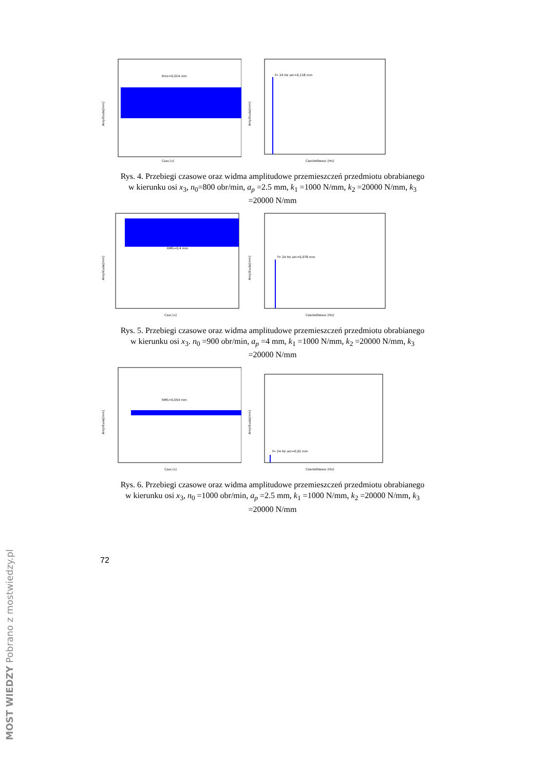Amplituda[mm]
Czas [s]
Rms=0,014 mm
Amplituda[mm]
Czestotliwosc [Hz]
f= 24 Hz am=0,118 mm
Rys. 4. Przebiegi czasowe oraz widma amplitudowe przemieszczeń przedmiotu obrabianego w kierunku osi x<sub>3</sub>, n<sub>0</sub>=800 obr/min, a<sub>p</sub> =2.5 mm, k<sub>1</sub> =1000 N/mm, k<sub>2</sub> =20000 N/mm, k<sub>3</sub> =20000 N/mm
Amplituda[mm]
Czas [s]
RMS=0,4 mm
Amplituda[mm]
Czestotliwosc [Hz]
f= 24 Hz am=0,078 mm
Rys. 5. Przebiegi czasowe oraz widma amplitudowe przemieszczeń przedmiotu obrabianego w kierunku osi x<sub>3</sub>. n<sub>0</sub> =900 obr/min, a<sub>p</sub> =4 mm, k<sub>1</sub> =1000 N/mm, k<sub>2</sub> =20000 N/mm, k<sub>3</sub> =20000 N/mm
Amplituda[mm]
Czas [s]
RMS=0,054 mm
Amplituda[mm]
Czestotliwosc [Hz]
f= 24 Hz am=0,02 mm
Rys. 6. Przebiegi czasowe oraz widma amplitudowe przemieszczeń przedmiotu obrabianego w kierunku osi x<sub>3</sub>, n<sub>0</sub> =1000 obr/min, a<sub>p</sub> =2.5 mm, k<sub>1</sub> =1000 N/mm, k<sub>2</sub> =20000 N/mm, k<sub>3</sub> =20000 N/mm
72
MOST WIEDZY Pobrano z mostwiedzy.pl